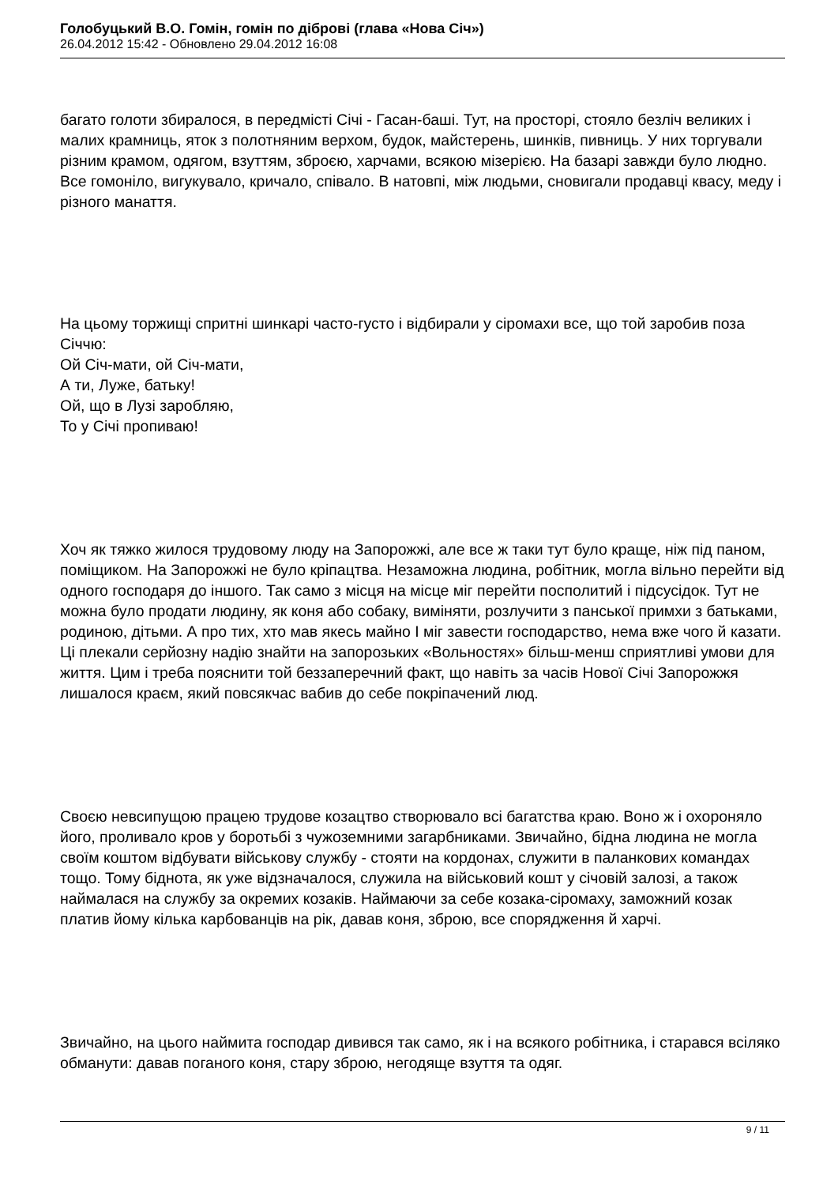Голобуцький В.О. Гомін, гомін по діброві (глава «Нова Січ»)
26.04.2012 15:42 - Обновлено 29.04.2012 16:08
багато голоти збиралося, в передмісті Січі - Гасан-баші. Тут, на просторі, стояло безліч великих і малих крамниць, яток з полотняним верхом, будок, майстерень, шинків, пивниць. У них торгували різним крамом, одягом, взуттям, зброєю, харчами, всякою мізерією. На базарі завжди було людно. Все гомоніло, вигукувало, кричало, співало. В натовпі, між людьми, сновигали продавці квасу, меду і різного манаття.
На цьому торжищі спритні шинкарі часто-густо і відбирали у сіромахи все, що той заробив поза Січчю:
Ой Січ-мати, ой Січ-мати,
А ти, Луже, батьку!
Ой, що в Лузі заробляю,
То у Січі пропиваю!
Хоч як тяжко жилося трудовому люду на Запорожжі, але все ж таки тут було краще, ніж під паном, поміщиком. На Запорожжі не було кріпацтва. Незаможна людина, робітник, могла вільно перейти від одного господаря до іншого. Так само з місця на місце міг перейти посполитий і підсусідок. Тут не можна було продати людину, як коня або собаку, виміняти, розлучити з панської примхи з батьками, родиною, дітьми. А про тих, хто мав якесь майно І міг завести господарство, нема вже чого й казати. Ці плекали серйозну надію знайти на запорозьких «Вольностях» більш-менш сприятливі умови для життя. Цим і треба пояснити той беззаперечний факт, що навіть за часів Нової Січі Запорожжя лишалося краєм, який повсякчас вабив до себе покріпачений люд.
Своєю невсипущою працею трудове козацтво створювало всі багатства краю. Воно ж і охороняло його, проливало кров у боротьбі з чужоземними загарбниками. Звичайно, бідна людина не могла своїм коштом відбувати військову службу - стояти на кордонах, служити в паланкових командах тощо. Тому біднота, як уже відзначалося, служила на військовий кошт у січовій залозі, а також наймалася на службу за окремих козаків. Наймаючи за себе козака-сіромаху, заможний козак платив йому кілька карбованців на рік, давав коня, зброю, все спорядження й харчі.
Звичайно, на цього наймита господар дивився так само, як і на всякого робітника, і старався всіляко обманути: давав поганого коня, стару зброю, негодяще взуття та одяг.
9 / 11